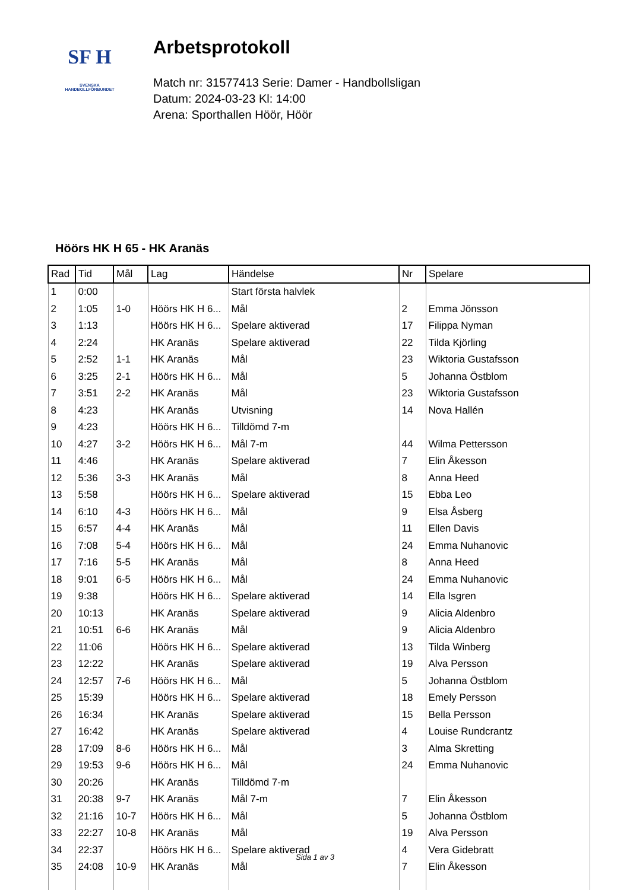SF H
SVENSKA
HANDBOLLFÖRBUNDET
Arbetsprotokoll
Match nr: 31577413 Serie: Damer - Handbollsligan
Datum: 2024-03-23 Kl: 14:00
Arena: Sporthallen Höör, Höör
Höörs HK H 65 - HK Aranäs
| Rad | Tid | Mål | Lag | Händelse | Nr | Spelare |
| --- | --- | --- | --- | --- | --- | --- |
| 1 | 0:00 | | | Start första halvlek | | |
| 2 | 1:05 | 1-0 | Höörs HK H 6... | Mål | 2 | Emma Jönsson |
| 3 | 1:13 | | Höörs HK H 6... | Spelare aktiverad | 17 | Filippa Nyman |
| 4 | 2:24 | | HK Aranäs | Spelare aktiverad | 22 | Tilda Kjörling |
| 5 | 2:52 | 1-1 | HK Aranäs | Mål | 23 | Wiktoria Gustafsson |
| 6 | 3:25 | 2-1 | Höörs HK H 6... | Mål | 5 | Johanna Östblom |
| 7 | 3:51 | 2-2 | HK Aranäs | Mål | 23 | Wiktoria Gustafsson |
| 8 | 4:23 | | HK Aranäs | Utvisning | 14 | Nova Hallén |
| 9 | 4:23 | | Höörs HK H 6... | Tilldömd 7-m | | |
| 10 | 4:27 | 3-2 | Höörs HK H 6... | Mål 7-m | 44 | Wilma Pettersson |
| 11 | 4:46 | | HK Aranäs | Spelare aktiverad | 7 | Elin Åkesson |
| 12 | 5:36 | 3-3 | HK Aranäs | Mål | 8 | Anna Heed |
| 13 | 5:58 | | Höörs HK H 6... | Spelare aktiverad | 15 | Ebba Leo |
| 14 | 6:10 | 4-3 | Höörs HK H 6... | Mål | 9 | Elsa Åsberg |
| 15 | 6:57 | 4-4 | HK Aranäs | Mål | 11 | Ellen Davis |
| 16 | 7:08 | 5-4 | Höörs HK H 6... | Mål | 24 | Emma Nuhanovic |
| 17 | 7:16 | 5-5 | HK Aranäs | Mål | 8 | Anna Heed |
| 18 | 9:01 | 6-5 | Höörs HK H 6... | Mål | 24 | Emma Nuhanovic |
| 19 | 9:38 | | Höörs HK H 6... | Spelare aktiverad | 14 | Ella Isgren |
| 20 | 10:13 | | HK Aranäs | Spelare aktiverad | 9 | Alicia Aldenbro |
| 21 | 10:51 | 6-6 | HK Aranäs | Mål | 9 | Alicia Aldenbro |
| 22 | 11:06 | | Höörs HK H 6... | Spelare aktiverad | 13 | Tilda Winberg |
| 23 | 12:22 | | HK Aranäs | Spelare aktiverad | 19 | Alva Persson |
| 24 | 12:57 | 7-6 | Höörs HK H 6... | Mål | 5 | Johanna Östblom |
| 25 | 15:39 | | Höörs HK H 6... | Spelare aktiverad | 18 | Emely Persson |
| 26 | 16:34 | | HK Aranäs | Spelare aktiverad | 15 | Bella Persson |
| 27 | 16:42 | | HK Aranäs | Spelare aktiverad | 4 | Louise Rundcrantz |
| 28 | 17:09 | 8-6 | Höörs HK H 6... | Mål | 3 | Alma Skretting |
| 29 | 19:53 | 9-6 | Höörs HK H 6... | Mål | 24 | Emma Nuhanovic |
| 30 | 20:26 | | HK Aranäs | Tilldömd 7-m | | |
| 31 | 20:38 | 9-7 | HK Aranäs | Mål 7-m | 7 | Elin Åkesson |
| 32 | 21:16 | 10-7 | Höörs HK H 6... | Mål | 5 | Johanna Östblom |
| 33 | 22:27 | 10-8 | HK Aranäs | Mål | 19 | Alva Persson |
| 34 | 22:37 | | Höörs HK H 6... | Spelare aktiverad | 4 | Vera Gidebratt |
| 35 | 24:08 | 10-9 | HK Aranäs | Mål | 7 | Elin Åkesson |
Sida 1 av 3